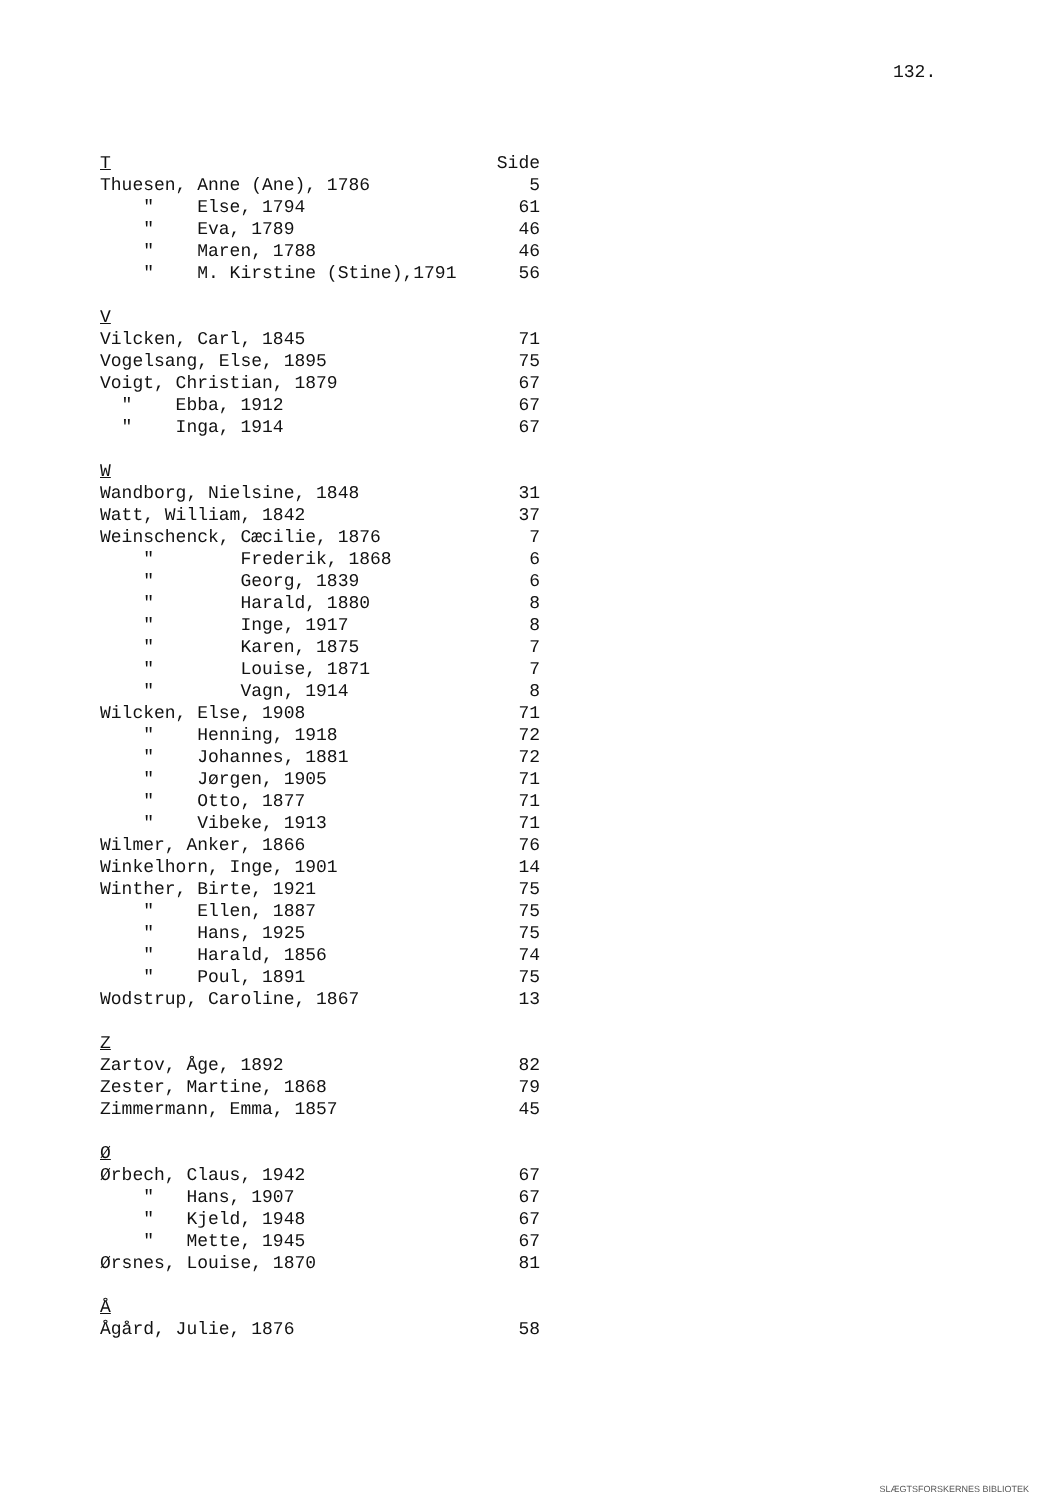132.
| T | Side |
| Thuesen, Anne (Ane), 1786 | 5 |
| " Else, 1794 | 61 |
| " Eva, 1789 | 46 |
| " Maren, 1788 | 46 |
| " M. Kirstine (Stine),1791 | 56 |
| V | |
| Vilcken, Carl, 1845 | 71 |
| Vogelsang, Else, 1895 | 75 |
| Voigt, Christian, 1879 | 67 |
| " Ebba, 1912 | 67 |
| " Inga, 1914 | 67 |
| W | |
| Wandborg, Nielsine, 1848 | 31 |
| Watt, William, 1842 | 37 |
| Weinschenck, Cæcilie, 1876 | 7 |
| " Frederik, 1868 | 6 |
| " Georg, 1839 | 6 |
| " Harald, 1880 | 8 |
| " Inge, 1917 | 8 |
| " Karen, 1875 | 7 |
| " Louise, 1871 | 7 |
| " Vagn, 1914 | 8 |
| Wilcken, Else, 1908 | 71 |
| " Henning, 1918 | 72 |
| " Johannes, 1881 | 72 |
| " Jørgen, 1905 | 71 |
| " Otto, 1877 | 71 |
| " Vibeke, 1913 | 71 |
| Wilmer, Anker, 1866 | 76 |
| Winkelhorn, Inge, 1901 | 14 |
| Winther, Birte, 1921 | 75 |
| " Ellen, 1887 | 75 |
| " Hans, 1925 | 75 |
| " Harald, 1856 | 74 |
| " Poul, 1891 | 75 |
| Wodstrup, Caroline, 1867 | 13 |
| Z | |
| Zartov, Åge, 1892 | 82 |
| Zester, Martine, 1868 | 79 |
| Zimmermann, Emma, 1857 | 45 |
| Ø | |
| Ørbech, Claus, 1942 | 67 |
| " Hans, 1907 | 67 |
| " Kjeld, 1948 | 67 |
| " Mette, 1945 | 67 |
| Ørsnes, Louise, 1870 | 81 |
| Å | |
| Ågård, Julie, 1876 | 58 |
SLÆGTSFORSKERNES BIBLIOTEK